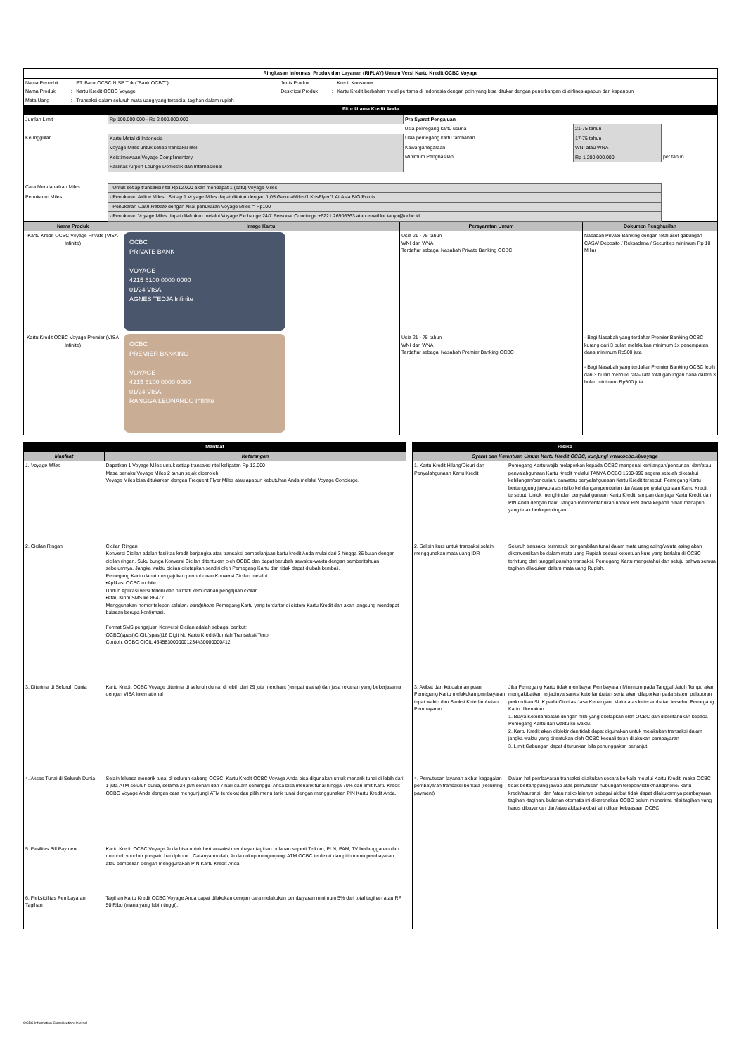| Ringkasan Informasi Produk dan Layanan (RIPLAY) Umum Versi Kartu Kredit OCBC Voyage | | | | | |
| Nama Penerbit | : | PT. Bank OCBC NISP Tbk ("Bank OCBC") | Jenis Produk | : | Kredit Konsumer |
| Nama Produk | : | Kartu Kredit OCBC Voyage | Deskripsi Produk | : | Kartu Kredit berbahan metal pertama di Indonesia dengan poin yang bisa ditukar dengan penerbangan di airlines apapun dan kapanpun |
| Mata Uang | : | Transaksi dalam seluruh mata uang yang tersedia, tagihan dalam rupiah | | | |
| Fitur Utama Kredit Anda | | | | | |
| Jumlah Limit | Rp 100.000.000 - Rp 2.000.000.000 | Pra Syarat Pengajuan | | |
| | | Usia pemegang kartu utama | 21-75 tahun | |
| Keunggulan | Kartu Metal di Indonesia | Usia pemegang kartu tambahan | 17-75 tahun | |
| | Voyage Miles untuk setiap transaksi ritel | Kewarganegaraan | WNI atau WNA | |
| | Keistimewaan Voyage Complimentary | Minimum Penghasilan | Rp 1.200.000.000 | per tahun |
| | Fasilitas Airport Lounge Domestik dan Internasional | | | |
| Cara Mendapatkan Miles | - Untuk setiap transaksi ritel Rp12.000 akan mendapat 1 (satu) Voyage Miles | | | |
| Penukaran Miles | - Penukaran Airline Miles : Setiap 1 Voyage Miles dapat ditukar dengan 1,05 GarudaMiles/1 KrisFlyer/1 AirAsia BIG Points | | | |
| | - Penukaran Cash Rebate dengan Nilai penukaran Voyage Miles = Rp100 | | | |
| | - Penukaran Voyage Miles dapat dilakukan melalui Voyage Exchange 24/7 Personal Concierge +6221 26506363 atau email ke tanya@ocbc.id | | | |
| Nama Produk | Image Kartu | Persyaratan Umum | Dokumen Penghasilan |
| --- | --- | --- | --- |
| Kartu Kredit OCBC Voyage Private (VISA Infinite) | OCBC PRIVATE BANK VOYAGE 4215 6100 0000 0000 01/24 VISA AGNES TEDJA Infinite | Usia 21 - 75 tahun WNI dan WNA Terdaftar sebagai Nasabah Private Banking OCBC | Nasabah Private Banking dengan total aset gabungan CASA/ Deposito / Reksadana / Securities minimum Rp 10 Miliar |
| Kartu Kredit OCBC Voyage Premier (VISA Infinite) | OCBC PREMIER BANKING VOYAGE 4215 6100 0000 0000 01/24 VISA RANGGA LEONARDO Infinite | Usia 21 - 75 tahun WNI dan WNA Terdaftar sebagai Nasabah Premier Banking OCBC | - Bagi Nasabah yang terdaftar Premier Banking OCBC kurang dari 3 bulan melakukan minimum 1x penempatan dana minimum Rp500 juta - Bagi Nasabah yang terdaftar Premier Banking OCBC lebih dari 3 bulan memiliki rata- rata total gabungan dana dalam 3 bulan minimum Rp500 juta |
| Manfaat | |
| Manfaat | Keterangan |
| 1. Voyage Miles | Dapatkan 1 Voyage Miles untuk setiap transaksi ritel kelipatan Rp 12.000 Masa berlaku Voyage Miles 2 tahun sejak diperoleh. Voyage Miles bisa ditukarkan dengan Frequent Flyer Miles atau apapun kebutuhan Anda melalui Voyage Concierge. |
| 2. Cicilan Ringan | Cicilan Ringan Konversi Cicilan adalah fasilitas kredit berjangka atas transaksi pembelanjaan kartu kredit Anda mulai dari 3 hingga 36 bulan dengan cicilan ringan. Suku bunga Konversi Cicilan ditentukan oleh OCBC dan dapat berubah sewaktu-waktu dengan pemberitahuan sebelumnya. Jangka waktu cicilan ditetapkan sendiri oleh Pemegang Kartu dan tidak dapat diubah kembali. Pemegang Kartu dapat mengajukan permohonan Konversi Cicilan melalui: •Aplikasi OCBC mobile Unduh Aplikasi versi terkini dan nikmati kemudahan pengajuan cicilan •Atau Kirim SMS ke 86477 Menggunakan nomor telepon selular / handphone Pemegang Kartu yang terdaftar di sistem Kartu Kredit dan akan langsung mendapat balasan berupa konfirmasi. Format SMS pengajuan Konversi Cicilan adalah sebagai berikut: OCBC(spasi)CICIL(spasi)16 Digit No Kartu Kredit#Jumlah Transaksi#Tenor Contoh: OCBC CICIL 4645830000001234#30000000#12 |
| 3. Diterima di Seluruh Dunia | Kartu Kredit OCBC Voyage diterima di seluruh dunia, di lebih dari 29 juta merchant (tempat usaha) dan jasa rekanan yang bekerjasama dengan VISA International |
| 4. Akses Tunai di Seluruh Dunia | Selain leluasa menarik tunai di seluruh cabang OCBC, Kartu Kredit OCBC Voyage Anda bisa digunakan untuk menarik tunai di lebih dari 1 juta ATM seluruh dunia, selama 24 jam sehari dan 7 hari dalam seminggu. Anda bisa menarik tunai hingga 70% dari limit Kartu Kredit OCBC Voyage Anda dengan cara mengunjungi ATM terdekat dan pilih menu tarik tunai dengan menggunakan PIN Kartu Kredit Anda. |
| 5. Fasilitas Bill Payment | Kartu Kredit OCBC Voyage Anda bisa untuk bertransaksi membayar tagihan bulanan seperti Telkom, PLN, PAM, TV berlangganan dan membeli voucher pre-paid handphone . Caranya mudah, Anda cukup mengunjungi ATM OCBC terdekat dan pilih menu pembayaran atau pembelian dengan menggunakan PIN Kartu Kredit Anda. |
| 6. Fleksibilitas Pembayaran Tagihan | Tagihan Kartu Kredit OCBC Voyage Anda dapat dilakukan dengan cara melakukan pembayaran minimum 5% dari total tagihan atau RP 50 Ribu (mana yang lebih tinggi). |
| Risiko | |
| Syarat dan Ketentuan Umum Kartu Kredit OCBC, kunjungi www.ocbc.id/voyage | |
| 1. Kartu Kredit Hilang/Dicuri dan Penyalahgunaan Kartu Kredit | Pemegang Kartu wajib melaporkan kepada OCBC mengenai kehilangan/pencurian, dan/atau penyalahgunaan Kartu Kredit melalui TANYA OCBC 1500-999 segera setelah diketahui kehilangan/pencurian, dan/atau penyalahgunaan Kartu Kredit tersebut. Pemegang Kartu bertanggung jawab atas risiko kehilangan/pencurian dan/atau penyalahgunaan Kartu Kredit tersebut. Untuk menghindari penyalahgunaan Kartu Kredit, simpan dan jaga Kartu Kredit dan PIN Anda dengan baik. Jangan memberitahukan nomor PIN Anda kepada pihak manapun yang tidak berkepentingan. |
| 2. Selisih kurs untuk transaksi selain menggunakan mata uang IDR | Seluruh transaksi termasuk pengambilan tunai dalam mata uang asing/valuta asing akan dikonversikan ke dalam mata uang Rupiah sesuai ketentuan kurs yang berlaku di OCBC terhitung dari tanggal posting transaksi. Pemegang Kartu mengetahui dan setuju bahwa semua tagihan dilakukan dalam mata uang Rupiah. |
| 3. Akibat dari ketidakmampuan Pemegang Kartu melakukan pembayaran tepat waktu dan Sanksi Keterlambatan Pembayaran | Jika Pemegang Kartu tidak membayar Pembayaran Minimum pada Tanggal Jatuh Tempo akan mengakibatkan terjadinya sanksi keterlambatan serta akan dilaporkan pada sistem pelaporan perkreditan SLIK pada Otoritas Jasa Keuangan. Maka atas keterlambatan tersebut Pemegang Kartu dikenakan: 1. Biaya Keterlambatan dengan nilai yang ditetapkan oleh OCBC dan diberitahukan kepada Pemegang Kartu dari waktu ke waktu. 2. Kartu Kredit akan diblokir dan tidak dapat digunakan untuk melakukan transaksi dalam jangka waktu yang ditentukan oleh OCBC kecuali telah dilakukan pembayaran 3. Limit Gabungan dapat diturunkan bila penunggakan berlanjut. |
| 4. Pemutusan layanan akibat kegagalan pembayaran transaksi berkala (recurring payment) | Dalam hal pembayaran transaksi dilakukan secara berkala melalui Kartu Kredit, maka OCBC tidak bertanggung jawab atas pemutusan hubungan telepon/listrik/handphone/ kartu kredit/asuransi, dan /atau risiko lainnya sebagai akibat tidak dapat dilakukannya pembayaran tagihan -tagihan. bulanan otomatis ini dikarenakan OCBC belum menerima nilai tagihan yang harus dibayarkan dan/atau akibat-akibat lain diluar kekuasaan OCBC. |
OCBC Information Classification: Internal